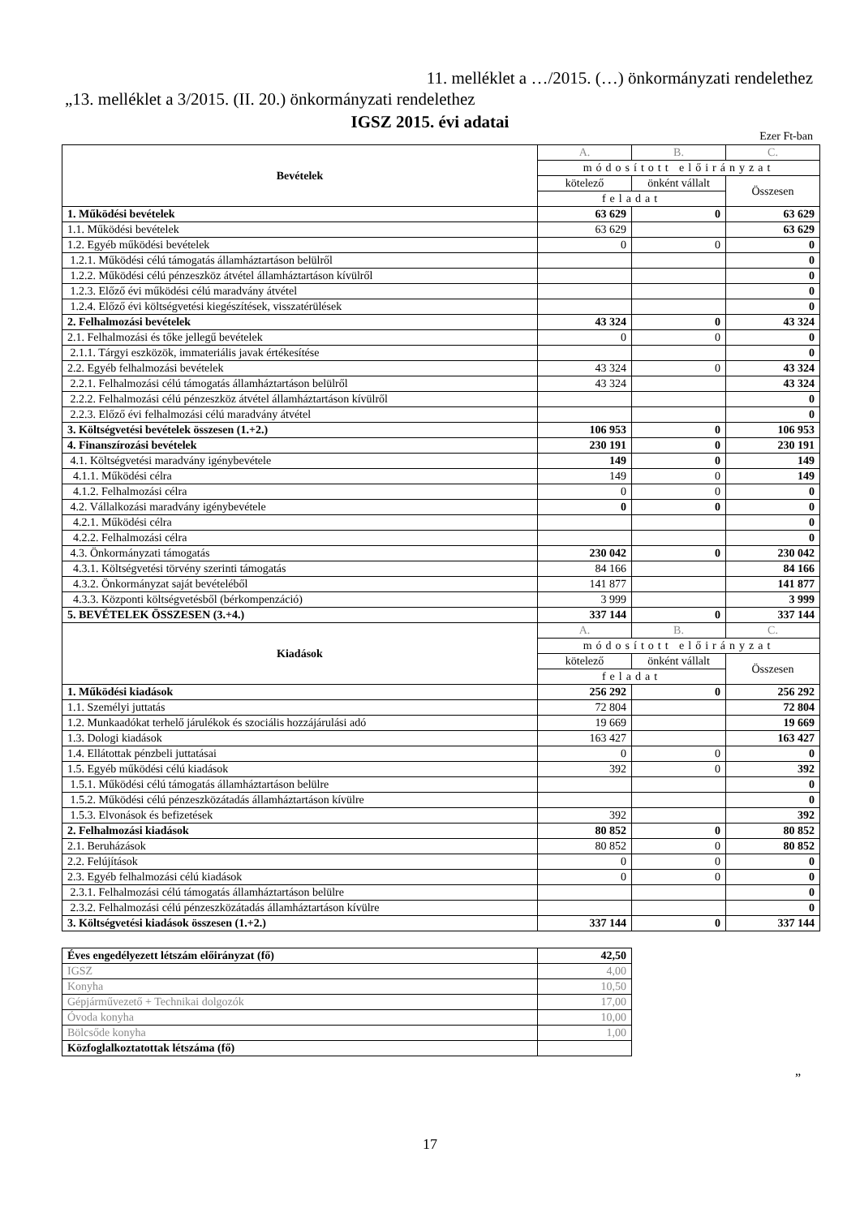11. melléklet a …/2015. (…) önkormányzati rendelethez
„13. melléklet a 3/2015. (II. 20.) önkormányzati rendelethez
IGSZ 2015. évi adatai
Ezer Ft-ban
| Bevételek | A. | B. | C. |
| | módosított előirányzat | | |
| | kötelező | önként vállalt | Összesen |
| | feladat | | |
| 1. Működési bevételek | 63 629 | 0 | 63 629 |
| 1.1. Működési bevételek | 63 629 | | 63 629 |
| 1.2. Egyéb működési bevételek | 0 | 0 | 0 |
| 1.2.1. Működési célú támogatás államháztartáson belülről | | | 0 |
| 1.2.2. Működési célú pénzeszköz átvétel államháztartáson kívülről | | | 0 |
| 1.2.3. Előző évi működési célú maradvány átvétel | | | 0 |
| 1.2.4. Előző évi költségvetési kiegészítések, visszatérülések | | | 0 |
| 2. Felhalmozási bevételek | 43 324 | 0 | 43 324 |
| 2.1. Felhalmozási és tőke jellegű bevételek | 0 | 0 | 0 |
| 2.1.1. Tárgyi eszközök, immateriális javak értékesítése | | | 0 |
| 2.2. Egyéb felhalmozási bevételek | 43 324 | 0 | 43 324 |
| 2.2.1. Felhalmozási célú támogatás államháztartáson belülről | 43 324 | | 43 324 |
| 2.2.2. Felhalmozási célú pénzeszköz átvétel államháztartáson kívülről | | | 0 |
| 2.2.3. Előző évi felhalmozási célú maradvány átvétel | | | 0 |
| 3. Költségvetési bevételek összesen (1.+2.) | 106 953 | 0 | 106 953 |
| 4. Finanszírozási bevételek | 230 191 | 0 | 230 191 |
| 4.1. Költségvetési maradvány igénybevétele | 149 | 0 | 149 |
| 4.1.1. Működési célra | 149 | 0 | 149 |
| 4.1.2. Felhalmozási célra | 0 | 0 | 0 |
| 4.2. Vállalkozási maradvány igénybevétele | 0 | 0 | 0 |
| 4.2.1. Működési célra | | | 0 |
| 4.2.2. Felhalmozási célra | | | 0 |
| 4.3. Önkormányzati támogatás | 230 042 | 0 | 230 042 |
| 4.3.1. Költségvetési törvény szerinti támogatás | 84 166 | | 84 166 |
| 4.3.2. Önkormányzat saját bevételéből | 141 877 | | 141 877 |
| 4.3.3. Központi költségvetésből (bérkompenzáció) | 3 999 | | 3 999 |
| 5. BEVÉTELEK ÖSSZESEN (3.+4.) | 337 144 | 0 | 337 144 |
| Kiadások | A. | B. | C. |
| | módosított előirányzat | | |
| | kötelező | önként vállalt | Összesen |
| | feladat | | |
| 1. Működési kiadások | 256 292 | 0 | 256 292 |
| 1.1. Személyi juttatás | 72 804 | | 72 804 |
| 1.2. Munkaadókat terhelő járulékok és szociális hozzájárulási adó | 19 669 | | 19 669 |
| 1.3. Dologi kiadások | 163 427 | | 163 427 |
| 1.4. Ellátottak pénzbeli juttatásai | 0 | 0 | 0 |
| 1.5. Egyéb működési célú kiadások | 392 | 0 | 392 |
| 1.5.1. Működési célú támogatás államháztartáson belülre | | | 0 |
| 1.5.2. Működési célú pénzeszközátadás államháztartáson kívülre | | | 0 |
| 1.5.3. Elvonások és befizetések | 392 | | 392 |
| 2. Felhalmozási kiadások | 80 852 | 0 | 80 852 |
| 2.1. Beruházások | 80 852 | 0 | 80 852 |
| 2.2. Felújítások | 0 | 0 | 0 |
| 2.3. Egyéb felhalmozási célú kiadások | 0 | 0 | 0 |
| 2.3.1. Felhalmozási célú támogatás államháztartáson belülre | | | 0 |
| 2.3.2. Felhalmozási célú pénzeszközátadás államháztartáson kívülre | | | 0 |
| 3. Költségvetési kiadások összesen (1.+2.) | 337 144 | 0 | 337 144 |
| Éves engedélyezett létszám előirányzat (fő) | 42,50 |
| IGSZ | 4,00 |
| Konyha | 10,50 |
| Gépjárművezető + Technikai dolgozók | 17,00 |
| Óvoda konyha | 10,00 |
| Bölcsőde konyha | 1,00 |
| Közfoglalkoztatottak létszáma (fő) | |
”
17